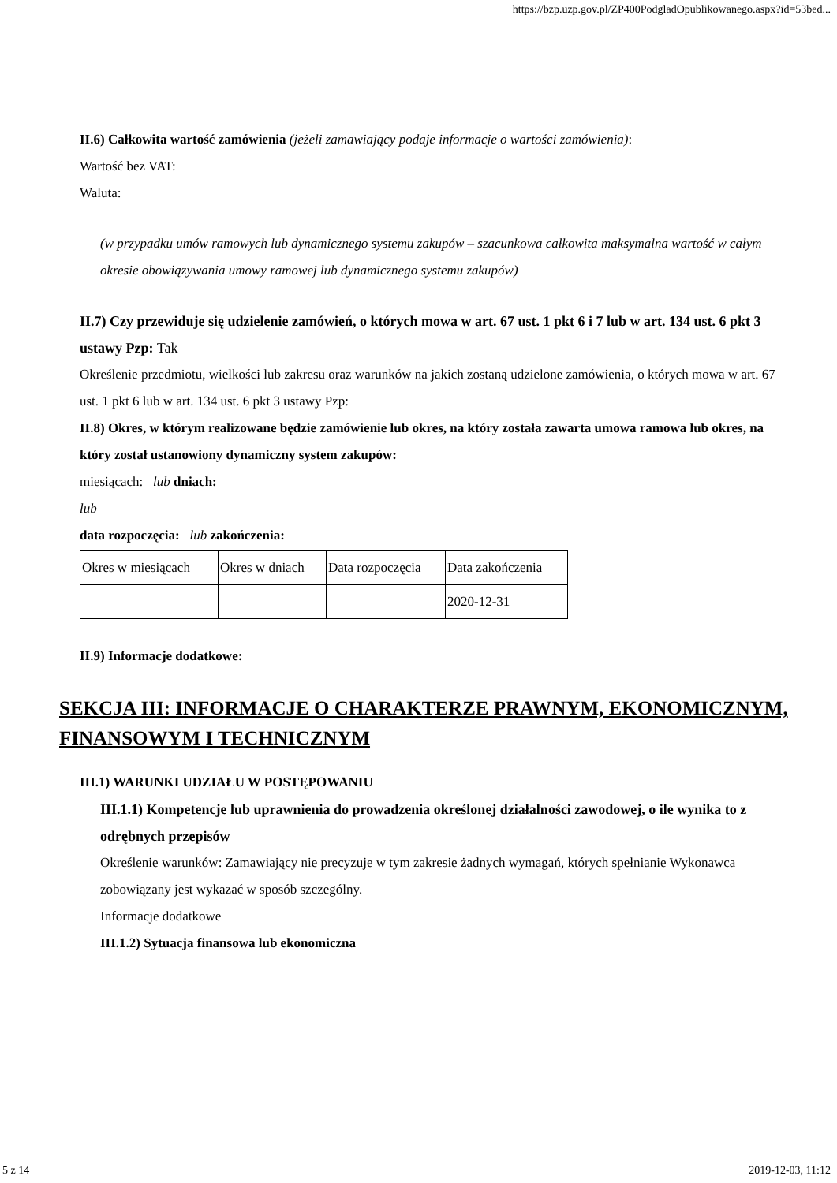https://bzp.uzp.gov.pl/ZP400PodgladOpublikowanego.aspx?id=53bed...
II.6) Całkowita wartość zamówienia (jeżeli zamawiający podaje informacje o wartości zamówienia):
Wartość bez VAT:
Waluta:
(w przypadku umów ramowych lub dynamicznego systemu zakupów – szacunkowa całkowita maksymalna wartość w całym okresie obowiązywania umowy ramowej lub dynamicznego systemu zakupów)
II.7) Czy przewiduje się udzielenie zamówień, o których mowa w art. 67 ust. 1 pkt 6 i 7 lub w art. 134 ust. 6 pkt 3 ustawy Pzp: Tak
Określenie przedmiotu, wielkości lub zakresu oraz warunków na jakich zostaną udzielone zamówienia, o których mowa w art. 67 ust. 1 pkt 6 lub w art. 134 ust. 6 pkt 3 ustawy Pzp:
II.8) Okres, w którym realizowane będzie zamówienie lub okres, na który została zawarta umowa ramowa lub okres, na który został ustanowiony dynamiczny system zakupów:
miesiącach: lub dniach:
lub
data rozpoczęcia: lub zakończenia:
| Okres w miesiącach | Okres w dniach | Data rozpoczęcia | Data zakończenia |
| | | | 2020-12-31 |
II.9) Informacje dodatkowe:
SEKCJA III: INFORMACJE O CHARAKTERZE PRAWNYM, EKONOMICZNYM, FINANSOWYM I TECHNICZNYM
III.1) WARUNKI UDZIAŁU W POSTĘPOWANIU
III.1.1) Kompetencje lub uprawnienia do prowadzenia określonej działalności zawodowej, o ile wynika to z odrębnych przepisów
Określenie warunków: Zamawiający nie precyzuje w tym zakresie żadnych wymagań, których spełnianie Wykonawca zobowiązany jest wykazać w sposób szczególny.
Informacje dodatkowe
III.1.2) Sytuacja finansowa lub ekonomiczna
5 z 14 2019-12-03, 11:12